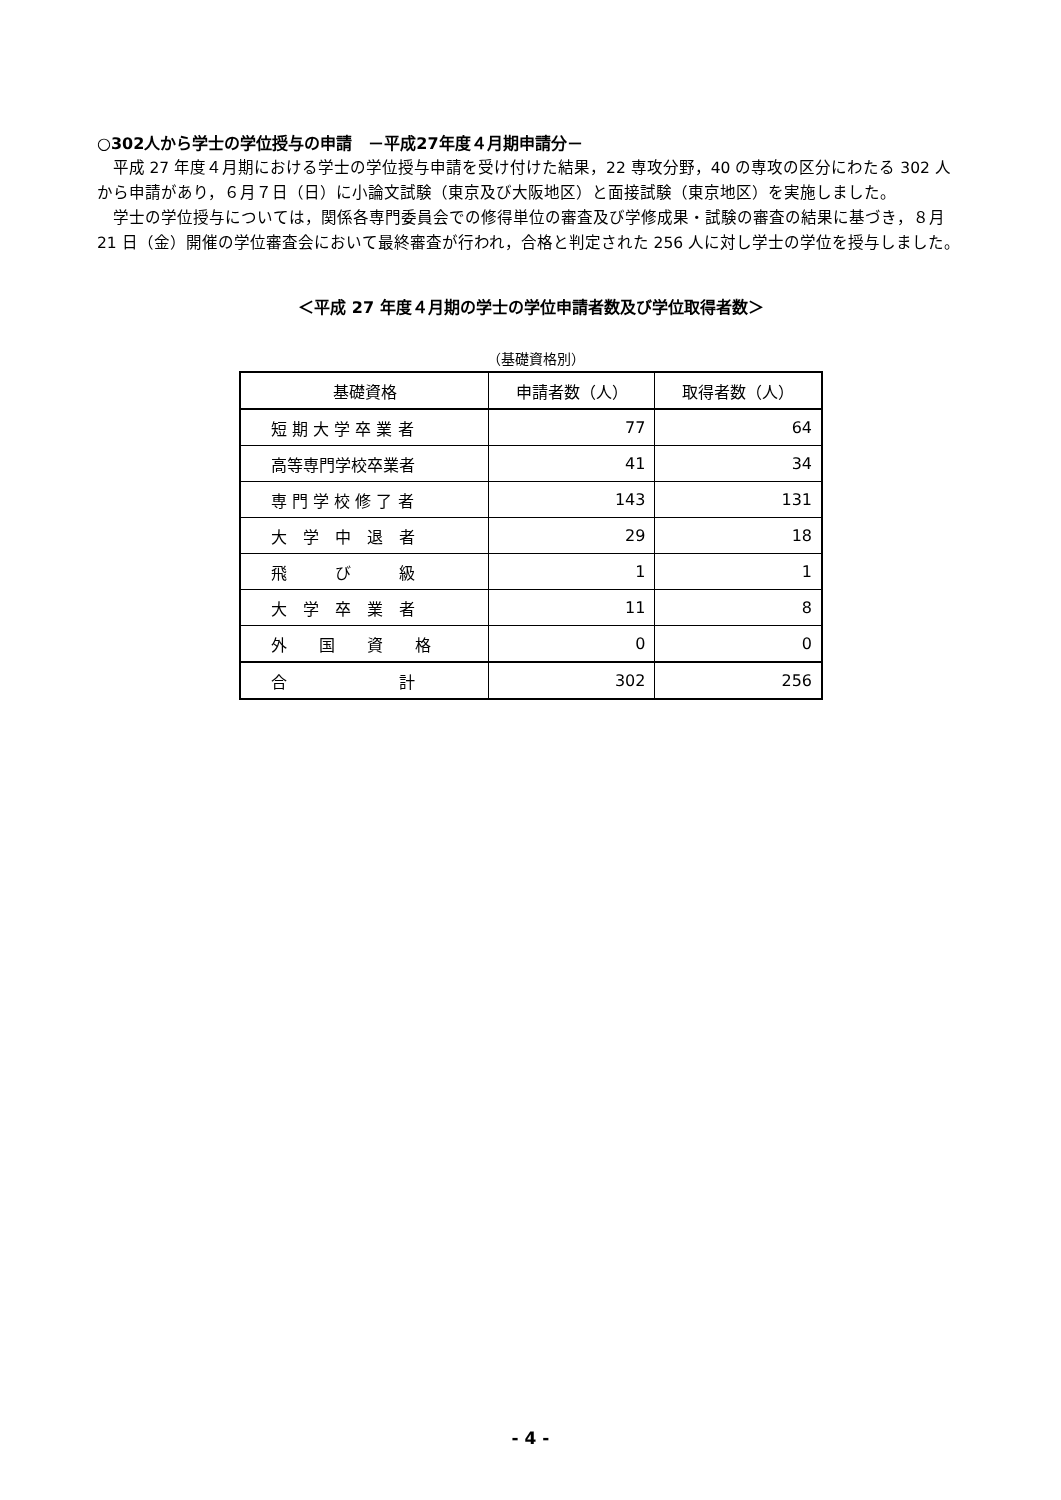○302人から学士の学位授与の申請　－平成27年度４月期申請分－
平成 27 年度４月期における学士の学位授与申請を受け付けた結果，22 専攻分野，40 の専攻の区分にわたる 302 人から申請があり，６月７日（日）に小論文試験（東京及び大阪地区）と面接試験（東京地区）を実施しました。
学士の学位授与については，関係各専門委員会での修得単位の審査及び学修成果・試験の審査の結果に基づき，８月 21 日（金）開催の学位審査会において最終審査が行われ，合格と判定された 256 人に対し学士の学位を授与しました。
＜平成 27 年度４月期の学士の学位申請者数及び学位取得者数＞
（基礎資格別）
| 基礎資格 | 申請者数（人） | 取得者数（人） |
| --- | --- | --- |
| 短 期 大 学 卒 業 者 | 77 | 64 |
| 高等専門学校卒業者 | 41 | 34 |
| 専 門 学 校 修 了 者 | 143 | 131 |
| 大 学 中 退 者 | 29 | 18 |
| 飛 び 級 | 1 | 1 |
| 大 学 卒 業 者 | 11 | 8 |
| 外 国 資 格 | 0 | 0 |
| 合 計 | 302 | 256 |
- 4 -